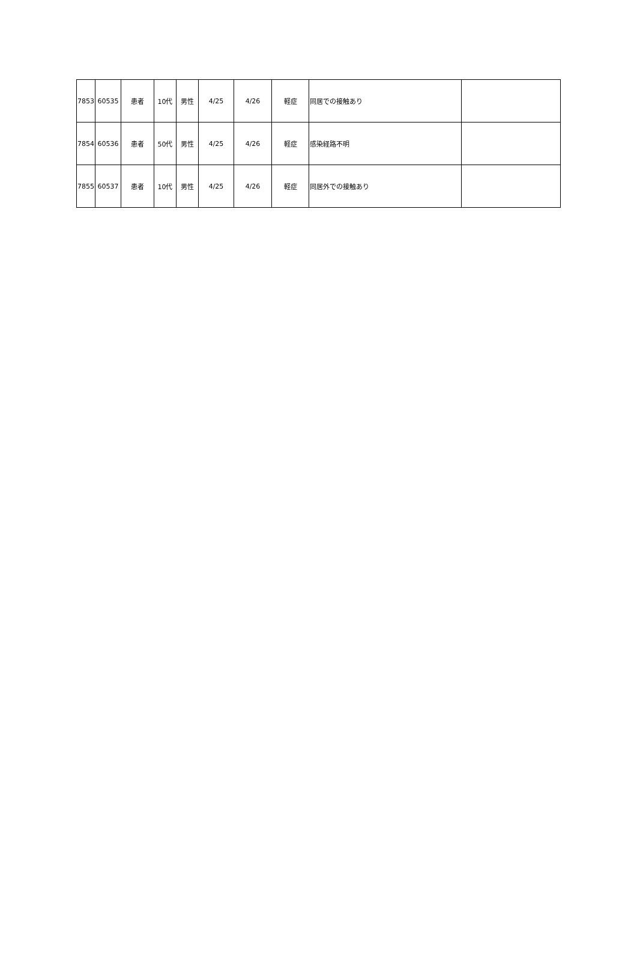| 7853 | 60535 | 患者 | 10代 | 男性 | 4/25 | 4/26 | 軽症 | 同居での接触あり | |
| 7854 | 60536 | 患者 | 50代 | 男性 | 4/25 | 4/26 | 軽症 | 感染経路不明 | |
| 7855 | 60537 | 患者 | 10代 | 男性 | 4/25 | 4/26 | 軽症 | 同居外での接触あり | |